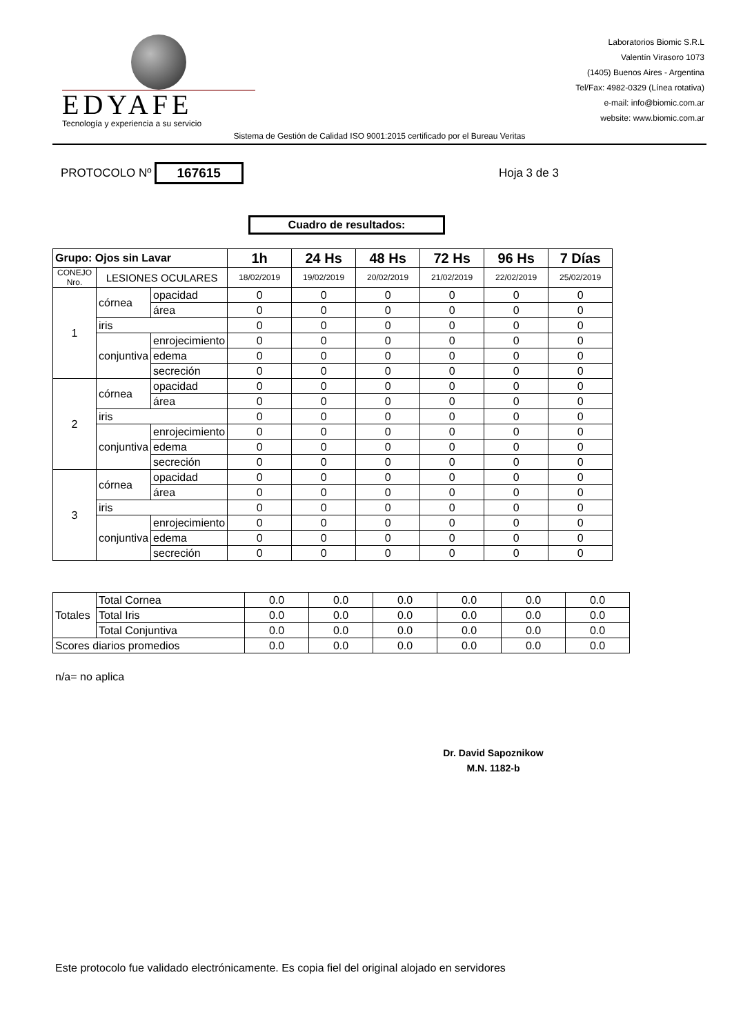EDYAFE
Tecnología y experiencia a su servicio
Laboratorios Biomic S.R.L
Valentín Virasoro 1073
(1405) Buenos Aires - Argentina
Tel/Fax: 4982-0329 (Línea rotativa)
e-mail: info@biomic.com.ar
website: www.biomic.com.ar
Sistema de Gestión de Calidad ISO 9001:2015 certificado por el Bureau Veritas
PROTOCOLO Nº 167615 Hoja 3 de 3
Cuadro de resultados:
| Grupo: Ojos sin Lavar | | | 1h | 24 Hs | 48 Hs | 72 Hs | 96 Hs | 7 Días |
| --- | --- | --- | --- | --- | --- | --- | --- | --- |
| CONEJO Nro. | LESIONES OCULARES | | 18/02/2019 | 19/02/2019 | 20/02/2019 | 21/02/2019 | 22/02/2019 | 25/02/2019 |
| 1 | córnea | opacidad | 0 | 0 | 0 | 0 | 0 | 0 |
| | | área | 0 | 0 | 0 | 0 | 0 | 0 |
| | iris | | 0 | 0 | 0 | 0 | 0 | 0 |
| | conjuntiva | enrojecimiento | 0 | 0 | 0 | 0 | 0 | 0 |
| | | edema | 0 | 0 | 0 | 0 | 0 | 0 |
| | | secreción | 0 | 0 | 0 | 0 | 0 | 0 |
| 2 | córnea | opacidad | 0 | 0 | 0 | 0 | 0 | 0 |
| | | área | 0 | 0 | 0 | 0 | 0 | 0 |
| | iris | | 0 | 0 | 0 | 0 | 0 | 0 |
| | conjuntiva | enrojecimiento | 0 | 0 | 0 | 0 | 0 | 0 |
| | | edema | 0 | 0 | 0 | 0 | 0 | 0 |
| | | secreción | 0 | 0 | 0 | 0 | 0 | 0 |
| 3 | córnea | opacidad | 0 | 0 | 0 | 0 | 0 | 0 |
| | | área | 0 | 0 | 0 | 0 | 0 | 0 |
| | iris | | 0 | 0 | 0 | 0 | 0 | 0 |
| | conjuntiva | enrojecimiento | 0 | 0 | 0 | 0 | 0 | 0 |
| | | edema | 0 | 0 | 0 | 0 | 0 | 0 |
| | | secreción | 0 | 0 | 0 | 0 | 0 | 0 |
| Totales | Total Cornea | 0.0 | 0.0 | 0.0 | 0.0 | 0.0 | 0.0 |
| | Total Iris | 0.0 | 0.0 | 0.0 | 0.0 | 0.0 | 0.0 |
| | Total Conjuntiva | 0.0 | 0.0 | 0.0 | 0.0 | 0.0 | 0.0 |
| Scores diarios promedios | | 0.0 | 0.0 | 0.0 | 0.0 | 0.0 | 0.0 |
n/a= no aplica
Dr. David Sapoznikow
M.N. 1182-b
Este protocolo fue validado electrónicamente. Es copia fiel del original alojado en servidores